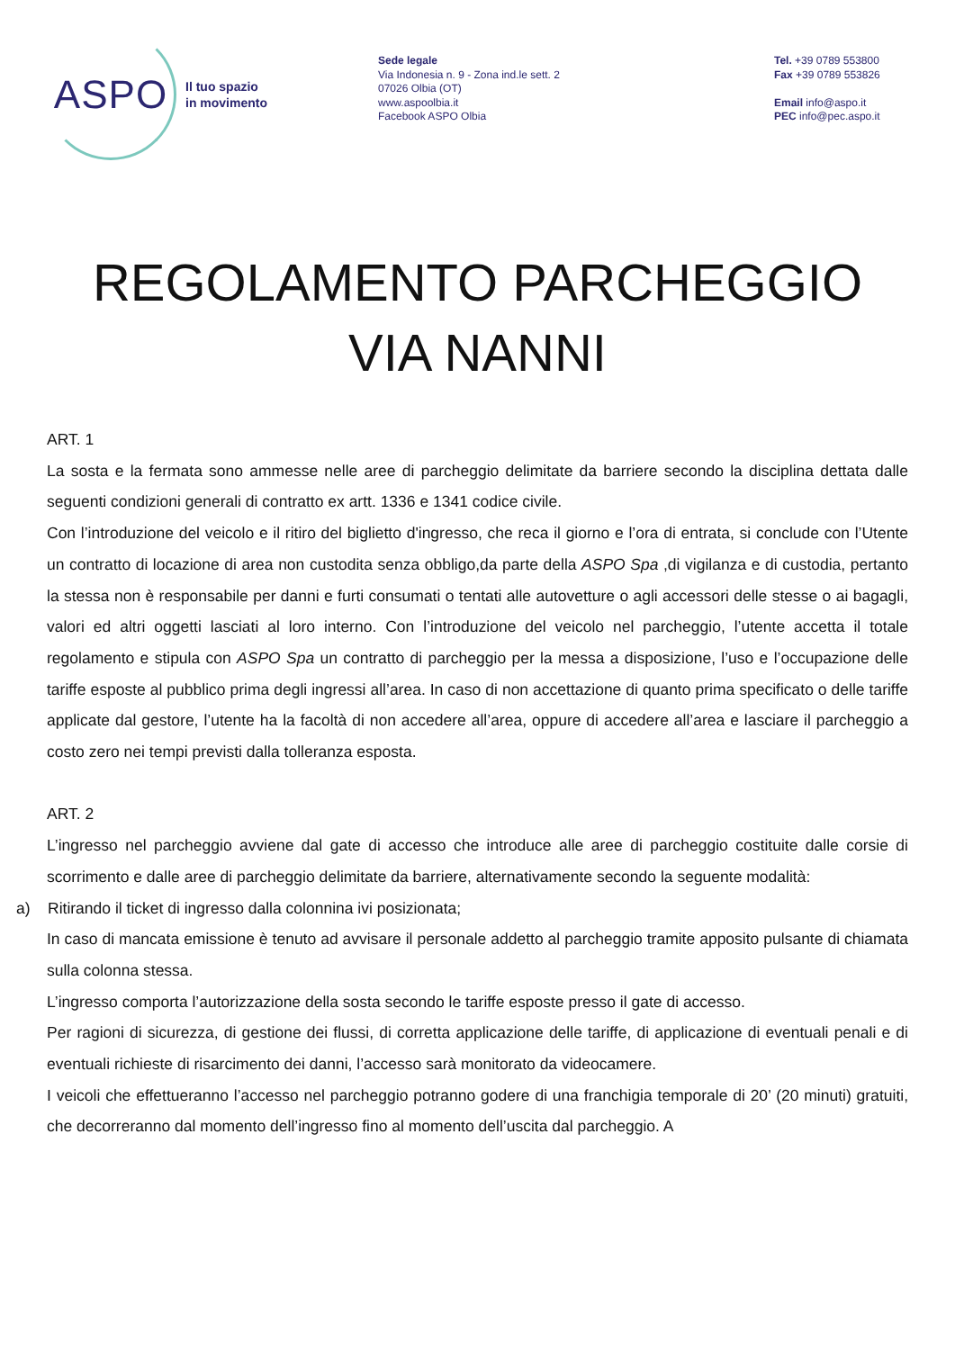ASPO
Il tuo spazio
in movimento
Sede legale
Via Indonesia n. 9 - Zona ind.le sett. 2
07026 Olbia (OT)
www.aspoolbia.it
Facebook ASPO Olbia
Tel. +39 0789 553800
Fax +39 0789 553826
Email info@aspo.it
PEC info@pec.aspo.it
REGOLAMENTO PARCHEGGIO
VIA NANNI
ART. 1
La sosta e la fermata sono ammesse nelle aree di parcheggio delimitate da barriere secondo la disciplina dettata dalle seguenti condizioni generali di contratto ex artt. 1336 e 1341 codice civile.
Con l’introduzione del veicolo e il ritiro del biglietto d'ingresso, che reca il giorno e l’ora di entrata, si conclude con l’Utente un contratto di locazione di area non custodita senza obbligo,da parte della ASPO Spa ,di vigilanza e di custodia, pertanto la stessa non è responsabile per danni e furti consumati o tentati alle autovetture o agli accessori delle stesse o ai bagagli, valori ed altri oggetti lasciati al loro interno. Con l’introduzione del veicolo nel parcheggio, l’utente accetta il totale regolamento e stipula con ASPO Spa un contratto di parcheggio per la messa a disposizione, l’uso e l’occupazione delle tariffe esposte al pubblico prima degli ingressi all’area. In caso di non accettazione di quanto prima specificato o delle tariffe applicate dal gestore, l’utente ha la facoltà di non accedere all’area, oppure di accedere all’area e lasciare il parcheggio a costo zero nei tempi previsti dalla tolleranza esposta.
ART. 2
L’ingresso nel parcheggio avviene dal gate di accesso che introduce alle aree di parcheggio costituite dalle corsie di scorrimento e dalle aree di parcheggio delimitate da barriere, alternativamente secondo la seguente modalità:
a) Ritirando il ticket di ingresso dalla colonnina ivi posizionata;
In caso di mancata emissione è tenuto ad avvisare il personale addetto al parcheggio tramite apposito pulsante di chiamata sulla colonna stessa.
L’ingresso comporta l’autorizzazione della sosta secondo le tariffe esposte presso il gate di accesso.
Per ragioni di sicurezza, di gestione dei flussi, di corretta applicazione delle tariffe, di applicazione di eventuali penali e di eventuali richieste di risarcimento dei danni, l’accesso sarà monitorato da videocamere.
I veicoli che effettueranno l’accesso nel parcheggio potranno godere di una franchigia temporale di 20’ (20 minuti) gratuiti, che decorreranno dal momento dell’ingresso fino al momento dell’uscita dal parcheggio. A